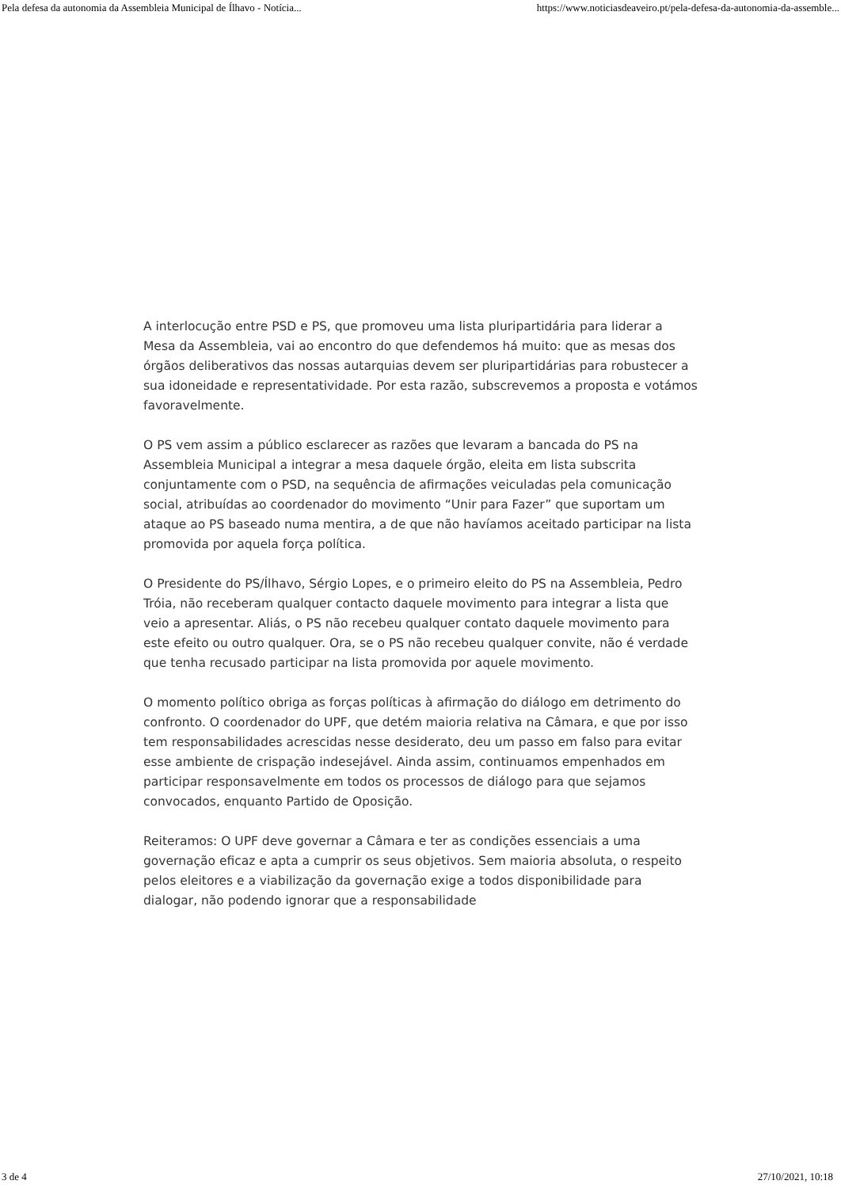Pela defesa da autonomia da Assembleia Municipal de Ílhavo - Notícia... https://www.noticiasdeaveiro.pt/pela-defesa-da-autonomia-da-assemble...
A interlocução entre PSD e PS, que promoveu uma lista pluripartidária para liderar a Mesa da Assembleia, vai ao encontro do que defendemos há muito: que as mesas dos órgãos deliberativos das nossas autarquias devem ser pluripartidárias para robustecer a sua idoneidade e representatividade. Por esta razão, subscrevemos a proposta e votámos favoravelmente.
O PS vem assim a público esclarecer as razões que levaram a bancada do PS na Assembleia Municipal a integrar a mesa daquele órgão, eleita em lista subscrita conjuntamente com o PSD, na sequência de afirmações veiculadas pela comunicação social, atribuídas ao coordenador do movimento “Unir para Fazer” que suportam um ataque ao PS baseado numa mentira, a de que não havíamos aceitado participar na lista promovida por aquela força política.
O Presidente do PS/Ílhavo, Sérgio Lopes, e o primeiro eleito do PS na Assembleia, Pedro Tróia, não receberam qualquer contacto daquele movimento para integrar a lista que veio a apresentar. Aliás, o PS não recebeu qualquer contato daquele movimento para este efeito ou outro qualquer. Ora, se o PS não recebeu qualquer convite, não é verdade que tenha recusado participar na lista promovida por aquele movimento.
O momento político obriga as forças políticas à afirmação do diálogo em detrimento do confronto. O coordenador do UPF, que detém maioria relativa na Câmara, e que por isso tem responsabilidades acrescidas nesse desiderato, deu um passo em falso para evitar esse ambiente de crispação indesejável. Ainda assim, continuamos empenhados em participar responsavelmente em todos os processos de diálogo para que sejamos convocados, enquanto Partido de Oposição.
Reiteramos: O UPF deve governar a Câmara e ter as condições essenciais a uma governação eficaz e apta a cumprir os seus objetivos. Sem maioria absoluta, o respeito pelos eleitores e a viabilização da governação exige a todos disponibilidade para dialogar, não podendo ignorar que a responsabilidade
3 de 4 27/10/2021, 10:18